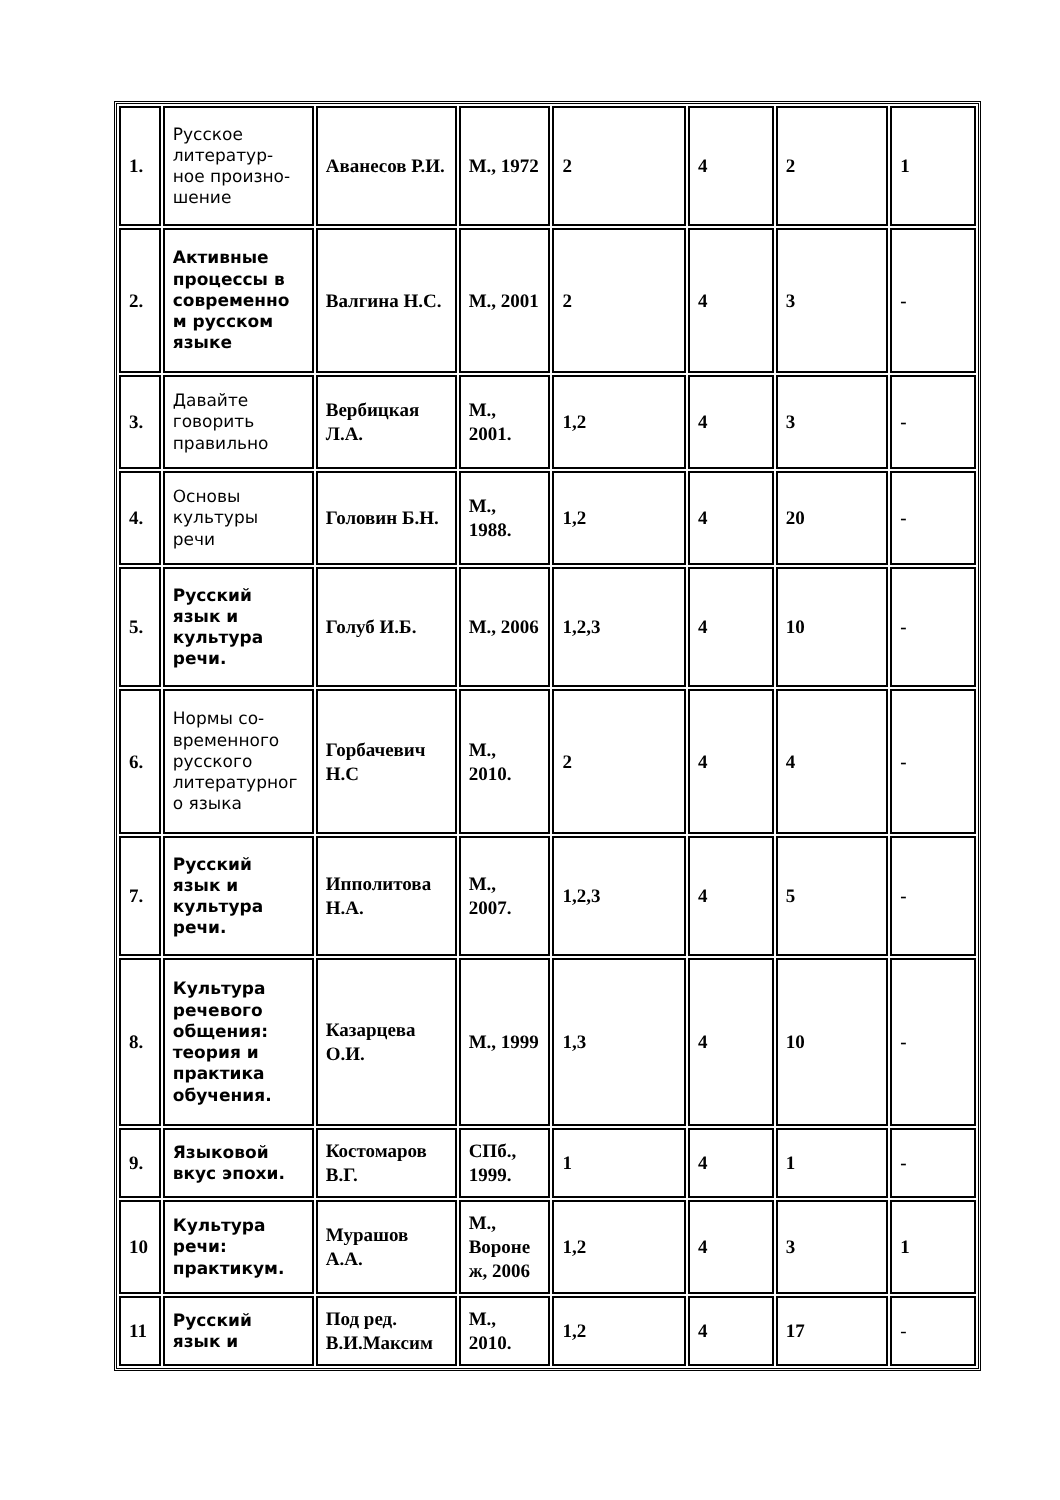| 1. | Русское литератур-ное произно-шение | Аванесов Р.И. | М., 1972 | 2 | 4 | 2 | 1 |
| 2. | Активные процессы в современно м русском языке | Валгина Н.С. | М., 2001 | 2 | 4 | 3 | - |
| 3. | Давайте говорить правильно | Вербицкая Л.А. | М., 2001. | 1,2 | 4 | 3 | - |
| 4. | Основы культуры речи | Головин Б.Н. | М., 1988. | 1,2 | 4 | 20 | - |
| 5. | Русский язык и культура речи. | Голуб И.Б. | М., 2006 | 1,2,3 | 4 | 10 | - |
| 6. | Нормы со-временного русского литературног о языка | Горбачевич Н.С | М., 2010. | 2 | 4 | 4 | - |
| 7. | Русский язык и культура речи. | Ипполитова Н.А. | М., 2007. | 1,2,3 | 4 | 5 | - |
| 8. | Культура речевого общения: теория и практика обучения. | Казарцева О.И. | М., 1999 | 1,3 | 4 | 10 | - |
| 9. | Языковой вкус эпохи. | Костомаров В.Г. | СПб., 1999. | 1 | 4 | 1 | - |
| 10 | Культура речи: практикум. | Мурашов А.А. | М., Вороне ж, 2006 | 1,2 | 4 | 3 | 1 |
| 11 | Русский язык и | Под ред. В.И.Максим | М., 2010. | 1,2 | 4 | 17 | - |